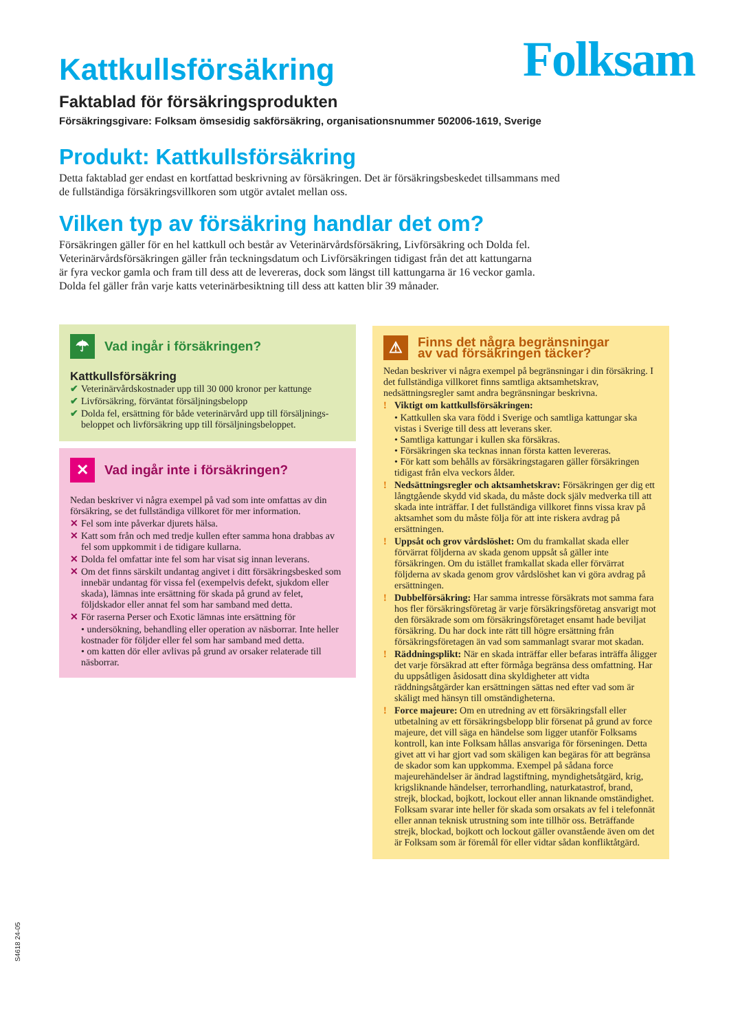Kattkullsförsäkring
Folksam
Faktablad för försäkringsprodukten
Försäkringsgivare: Folksam ömsesidig sakförsäkring, organisationsnummer 502006-1619, Sverige
Produkt: Kattkullsförsäkring
Detta faktablad ger endast en kortfattad beskrivning av försäkringen. Det är försäkringsbeskedet tillsammans med
de fullständiga försäkringsvillkoren som utgör avtalet mellan oss.
Vilken typ av försäkring handlar det om?
Försäkringen gäller för en hel kattkull och består av Veterinärvårdsförsäkring, Livförsäkring och Dolda fel.
Veterinärvårdsförsäkringen gäller från teckningsdatum och Livförsäkringen tidigast från det att kattungarna
är fyra veckor gamla och fram till dess att de levereras, dock som längst till kattungarna är 16 veckor gamla.
Dolda fel gäller från varje katts veterinärbesiktning till dess att katten blir 39 månader.
☂
Vad ingår i försäkringen?
Kattkullsförsäkring
✔ Veterinärvårdskostnader upp till 30 000 kronor per kattunge
✔ Livförsäkring, förväntat försäljningsbelopp
✔ Dolda fel, ersättning för både veterinärvård upp till försäljnings-beloppet och livförsäkring upp till försäljningsbeloppet.
✕
Vad ingår inte i försäkringen?
Nedan beskriver vi några exempel på vad som inte omfattas av din försäkring, se det fullständiga villkoret för mer information.
✕ Fel som inte påverkar djurets hälsa.
✕ Katt som från och med tredje kullen efter samma hona drabbas av fel som uppkommit i de tidigare kullarna.
✕ Dolda fel omfattar inte fel som har visat sig innan leverans.
✕ Om det finns särskilt undantag angivet i ditt försäkringsbesked som innebär undantag för vissa fel (exempelvis defekt, sjukdom eller skada), lämnas inte ersättning för skada på grund av felet, följdskador eller annat fel som har samband med detta.
✕ För raserna Perser och Exotic lämnas inte ersättning för
• undersökning, behandling eller operation av näsborrar. Inte heller kostnader för följder eller fel som har samband med detta.
• om katten dör eller avlivas på grund av orsaker relaterade till näsborrar.
⚠
Finns det några begränsningar
av vad försäkringen täcker?
Nedan beskriver vi några exempel på begränsningar i din försäkring. I det fullständiga villkoret finns samtliga aktsamhetskrav, nedsättningsregler samt andra begränsningar beskrivna.
! Viktigt om kattkullsförsäkringen:
• Kattkullen ska vara född i Sverige och samtliga kattungar ska vistas i Sverige till dess att leverans sker.
• Samtliga kattungar i kullen ska försäkras.
• Försäkringen ska tecknas innan första katten levereras.
• För katt som behålls av försäkringstagaren gäller försäkringen tidigast från elva veckors ålder.
! Nedsättningsregler och aktsamhetskrav: Försäkringen ger dig ett långtgående skydd vid skada, du måste dock själv medverka till att skada inte inträffar. I det fullständiga villkoret finns vissa krav på aktsamhet som du måste följa för att inte riskera avdrag på ersättningen.
! Uppsåt och grov vårdslöshet: Om du framkallat skada eller förvärrat följderna av skada genom uppsåt så gäller inte försäkringen. Om du istället framkallat skada eller förvärrat följderna av skada genom grov vårdslöshet kan vi göra avdrag på ersättningen.
! Dubbelförsäkring: Har samma intresse försäkrats mot samma fara hos fler försäkringsföretag är varje försäkringsföretag ansvarigt mot den försäkrade som om försäkringsföretaget ensamt hade beviljat försäkring. Du har dock inte rätt till högre ersättning från försäkringsföretagen än vad som sammanlagt svarar mot skadan.
! Räddningsplikt: När en skada inträffar eller befaras inträffa åligger det varje försäkrad att efter förmåga begränsa dess omfattning. Har du uppsåtligen åsidosatt dina skyldigheter att vidta räddningsåtgärder kan ersättningen sättas ned efter vad som är skäligt med hänsyn till omständigheterna.
! Force majeure: Om en utredning av ett försäkringsfall eller utbetalning av ett försäkringsbelopp blir försenat på grund av force majeure, det vill säga en händelse som ligger utanför Folksams kontroll, kan inte Folksam hållas ansvariga för förseningen. Detta givet att vi har gjort vad som skäligen kan begäras för att begränsa de skador som kan uppkomma. Exempel på sådana force majeurehändelser är ändrad lagstiftning, myndighetsåtgärd, krig, krigsliknande händelser, terrorhandling, naturkatastrof, brand, strejk, blockad, bojkott, lockout eller annan liknande omständighet. Folksam svarar inte heller för skada som orsakats av fel i telefonnät eller annan teknisk utrustning som inte tillhör oss. Beträffande strejk, blockad, bojkott och lockout gäller ovanstående även om det är Folksam som är föremål för eller vidtar sådan konfliktåtgärd.
S4618 24-05